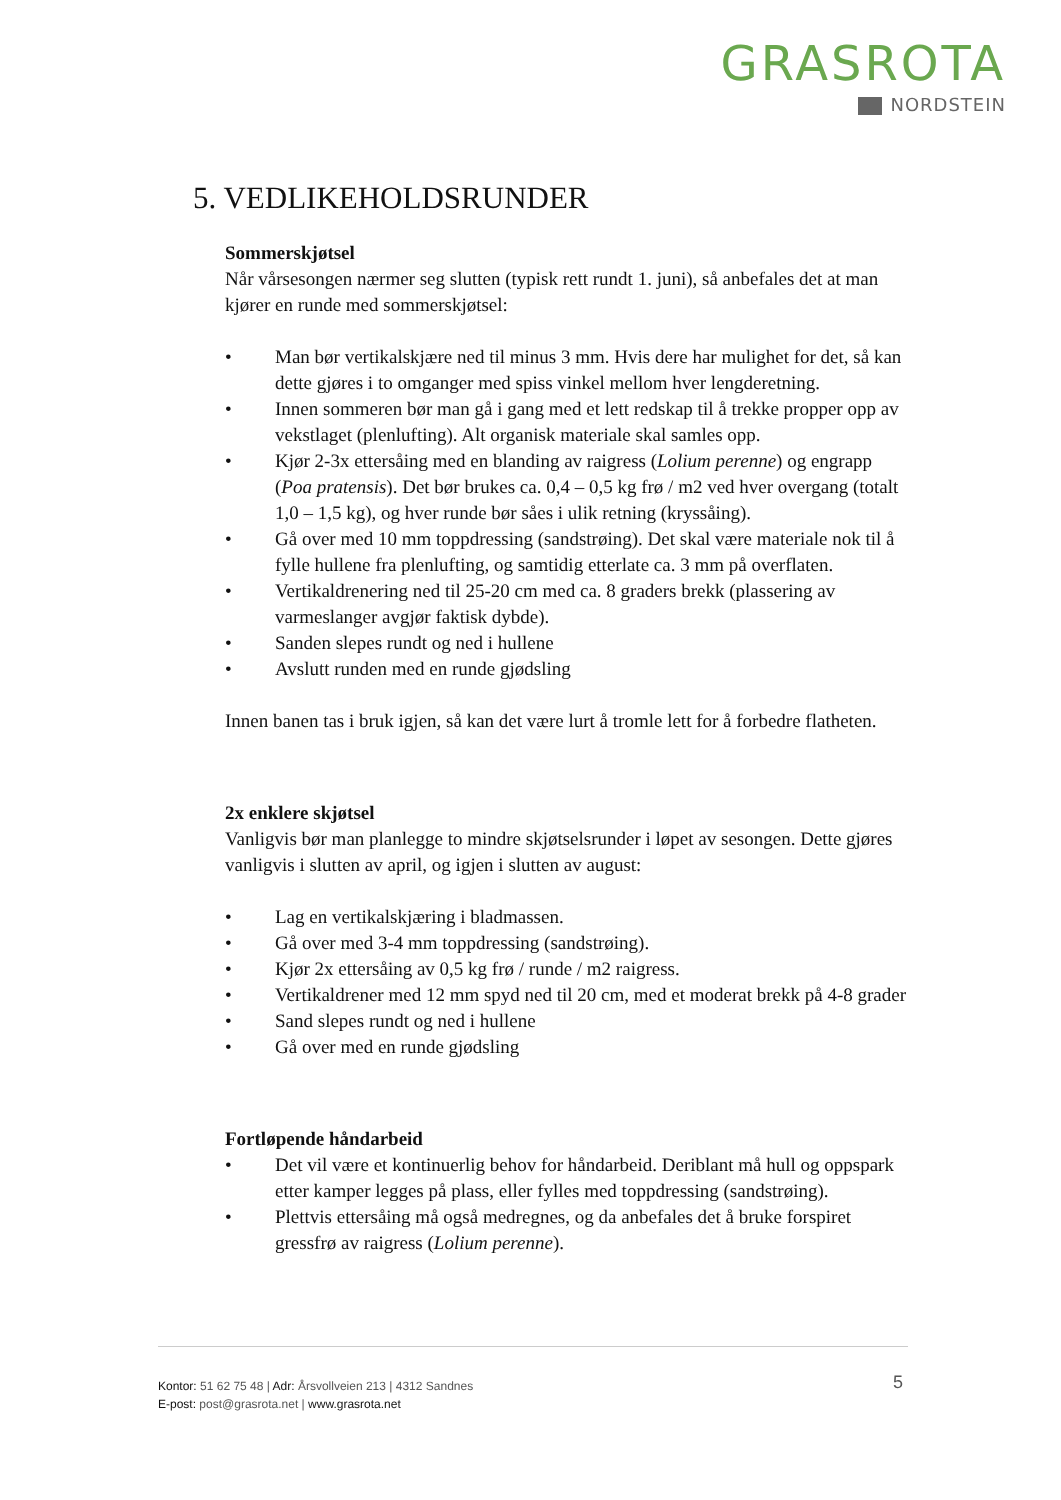GRASROTA
NORDSTEIN
5. VEDLIKEHOLDSRUNDER
Sommerskjøtsel
Når vårsesongen nærmer seg slutten (typisk rett rundt 1. juni), så anbefales det at man kjører en runde med sommerskjøtsel:
• Man bør vertikalskjære ned til minus 3 mm. Hvis dere har mulighet for det, så kan dette gjøres i to omganger med spiss vinkel mellom hver lengderetning.
• Innen sommeren bør man gå i gang med et lett redskap til å trekke propper opp av vekstlaget (plenlufting). Alt organisk materiale skal samles opp.
• Kjør 2-3x ettersåing med en blanding av raigress (Lolium perenne) og engrapp (Poa pratensis). Det bør brukes ca. 0,4 – 0,5 kg frø / m2 ved hver overgang (totalt 1,0 – 1,5 kg), og hver runde bør såes i ulik retning (kryssåing).
• Gå over med 10 mm toppdressing (sandstrøing). Det skal være materiale nok til å fylle hullene fra plenlufting, og samtidig etterlate ca. 3 mm på overflaten.
• Vertikaldrenering ned til 25-20 cm med ca. 8 graders brekk (plassering av varmeslanger avgjør faktisk dybde).
• Sanden slepes rundt og ned i hullene
• Avslutt runden med en runde gjødsling
Innen banen tas i bruk igjen, så kan det være lurt å tromle lett for å forbedre flatheten.
2x enklere skjøtsel
Vanligvis bør man planlegge to mindre skjøtselsrunder i løpet av sesongen. Dette gjøres vanligvis i slutten av april, og igjen i slutten av august:
• Lag en vertikalskjæring i bladmassen.
• Gå over med 3-4 mm toppdressing (sandstrøing).
• Kjør 2x ettersåing av 0,5 kg frø / runde / m2 raigress.
• Vertikaldrener med 12 mm spyd ned til 20 cm, med et moderat brekk på 4-8 grader
• Sand slepes rundt og ned i hullene
• Gå over med en runde gjødsling
Fortløpende håndarbeid
• Det vil være et kontinuerlig behov for håndarbeid. Deriblant må hull og oppspark etter kamper legges på plass, eller fylles med toppdressing (sandstrøing).
• Plettvis ettersåing må også medregnes, og da anbefales det å bruke forspiret gressfrø av raigress (Lolium perenne).
Kontor: 51 62 75 48 | Adr: Årsvollveien 213 | 4312 Sandnes
E-post: post@grasrota.net | www.grasrota.net
5